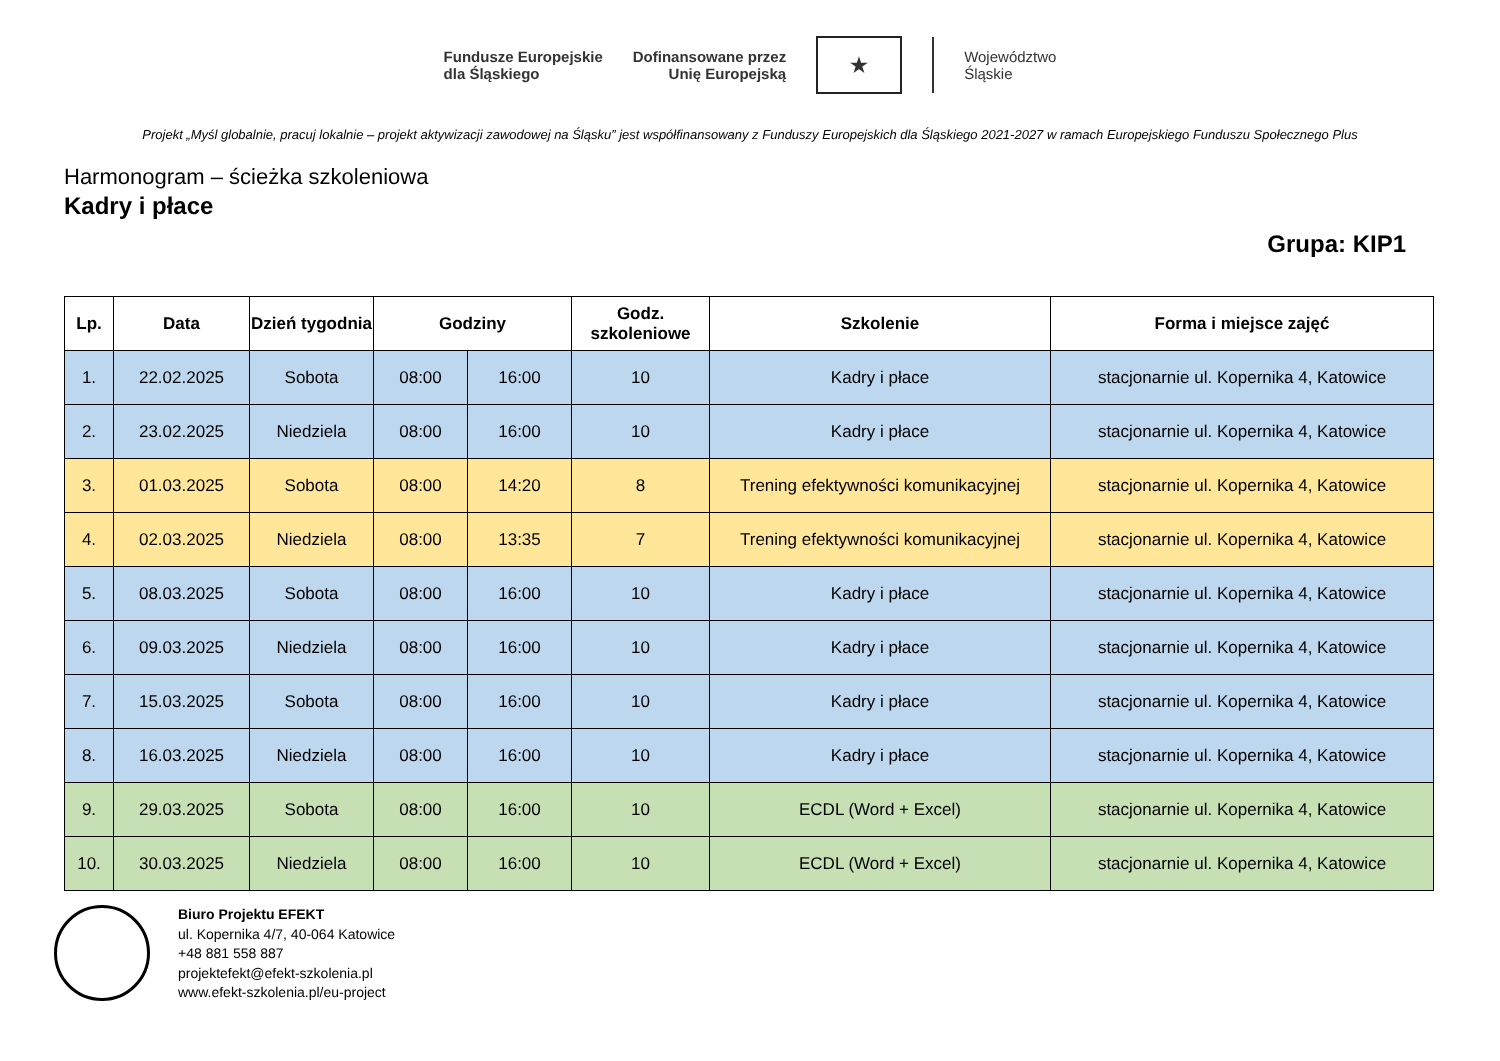Fundusze Europejskie
dla Śląskiego
Dofinansowane przez
Unię Europejską
★
Województwo
Śląskie
Projekt „Myśl globalnie, pracuj lokalnie – projekt aktywizacji zawodowej na Śląsku” jest współfinansowany z Funduszy Europejskich dla Śląskiego 2021-2027 w ramach Europejskiego Funduszu Społecznego Plus
Harmonogram – ścieżka szkoleniowa
Kadry i płace
Grupa: KIP1
| Lp. | Data | Dzień tygodnia | Godziny | | Godz. szkoleniowe | Szkolenie | Forma i miejsce zajęć |
| --- | --- | --- | --- | --- | --- | --- | --- |
| 1. | 22.02.2025 | Sobota | 08:00 | 16:00 | 10 | Kadry i płace | stacjonarnie ul. Kopernika 4, Katowice |
| 2. | 23.02.2025 | Niedziela | 08:00 | 16:00 | 10 | Kadry i płace | stacjonarnie ul. Kopernika 4, Katowice |
| 3. | 01.03.2025 | Sobota | 08:00 | 14:20 | 8 | Trening efektywności komunikacyjnej | stacjonarnie ul. Kopernika 4, Katowice |
| 4. | 02.03.2025 | Niedziela | 08:00 | 13:35 | 7 | Trening efektywności komunikacyjnej | stacjonarnie ul. Kopernika 4, Katowice |
| 5. | 08.03.2025 | Sobota | 08:00 | 16:00 | 10 | Kadry i płace | stacjonarnie ul. Kopernika 4, Katowice |
| 6. | 09.03.2025 | Niedziela | 08:00 | 16:00 | 10 | Kadry i płace | stacjonarnie ul. Kopernika 4, Katowice |
| 7. | 15.03.2025 | Sobota | 08:00 | 16:00 | 10 | Kadry i płace | stacjonarnie ul. Kopernika 4, Katowice |
| 8. | 16.03.2025 | Niedziela | 08:00 | 16:00 | 10 | Kadry i płace | stacjonarnie ul. Kopernika 4, Katowice |
| 9. | 29.03.2025 | Sobota | 08:00 | 16:00 | 10 | ECDL (Word + Excel) | stacjonarnie ul. Kopernika 4, Katowice |
| 10. | 30.03.2025 | Niedziela | 08:00 | 16:00 | 10 | ECDL (Word + Excel) | stacjonarnie ul. Kopernika 4, Katowice |
Biuro Projektu EFEKT
ul. Kopernika 4/7, 40-064 Katowice
+48 881 558 887
projektefekt@efekt-szkolenia.pl
www.efekt-szkolenia.pl/eu-project